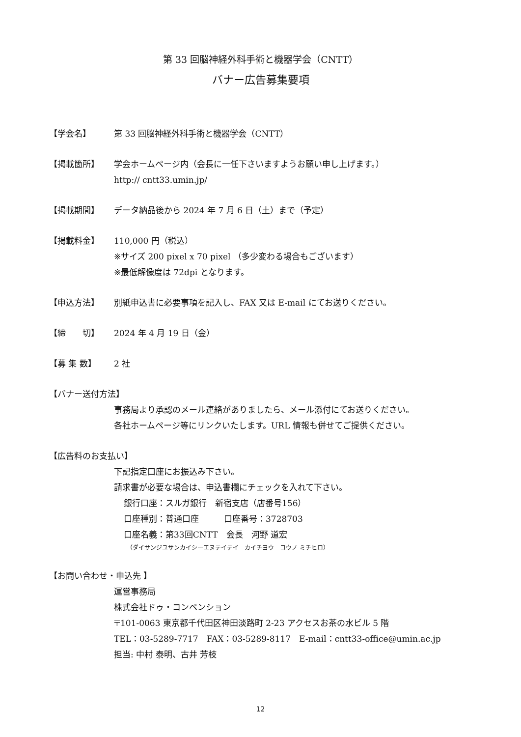第 33 回脳神経外科手術と機器学会（CNTT）
バナー広告募集要項
【学会名】 第 33 回脳神経外科手術と機器学会（CNTT）
【掲載箇所】 学会ホームページ内（会長に一任下さいますようお願い申し上げます。）
http:// cntt33.umin.jp/
【掲載期間】 データ納品後から 2024 年 7 月 6 日（土）まで（予定）
【掲載料金】 110,000 円（税込）
※サイズ 200 pixel x 70 pixel （多少変わる場合もございます）
※最低解像度は 72dpi となります。
【申込方法】 別紙申込書に必要事項を記入し、FAX 又は E-mail にてお送りください。
【締　　切】 2024 年 4 月 19 日（金）
【募 集 数】 2 社
【バナー送付方法】
事務局より承認のメール連絡がありましたら、メール添付にてお送りください。
各社ホームページ等にリンクいたします。URL 情報も併せてご提供ください。
【広告料のお支払い】
下記指定口座にお振込み下さい。
請求書が必要な場合は、申込書欄にチェックを入れて下さい。
銀行口座：スルガ銀行　新宿支店（店番号156）
口座種別：普通口座　　　口座番号：3728703
口座名義：第33回CNTT　会長　河野 道宏
（ダイサンジユサンカイシーエヌテイテイ　カイチヨウ　コウノ ミチヒロ）
【お問い合わせ・申込先 】
運営事務局
株式会社ドゥ・コンベンション
〒101-0063 東京都千代田区神田淡路町 2-23 アクセスお茶の水ビル 5 階
TEL：03-5289-7717　FAX：03-5289-8117　E-mail：cntt33-office@umin.ac.jp
担当: 中村 泰明、古井 芳枝
12